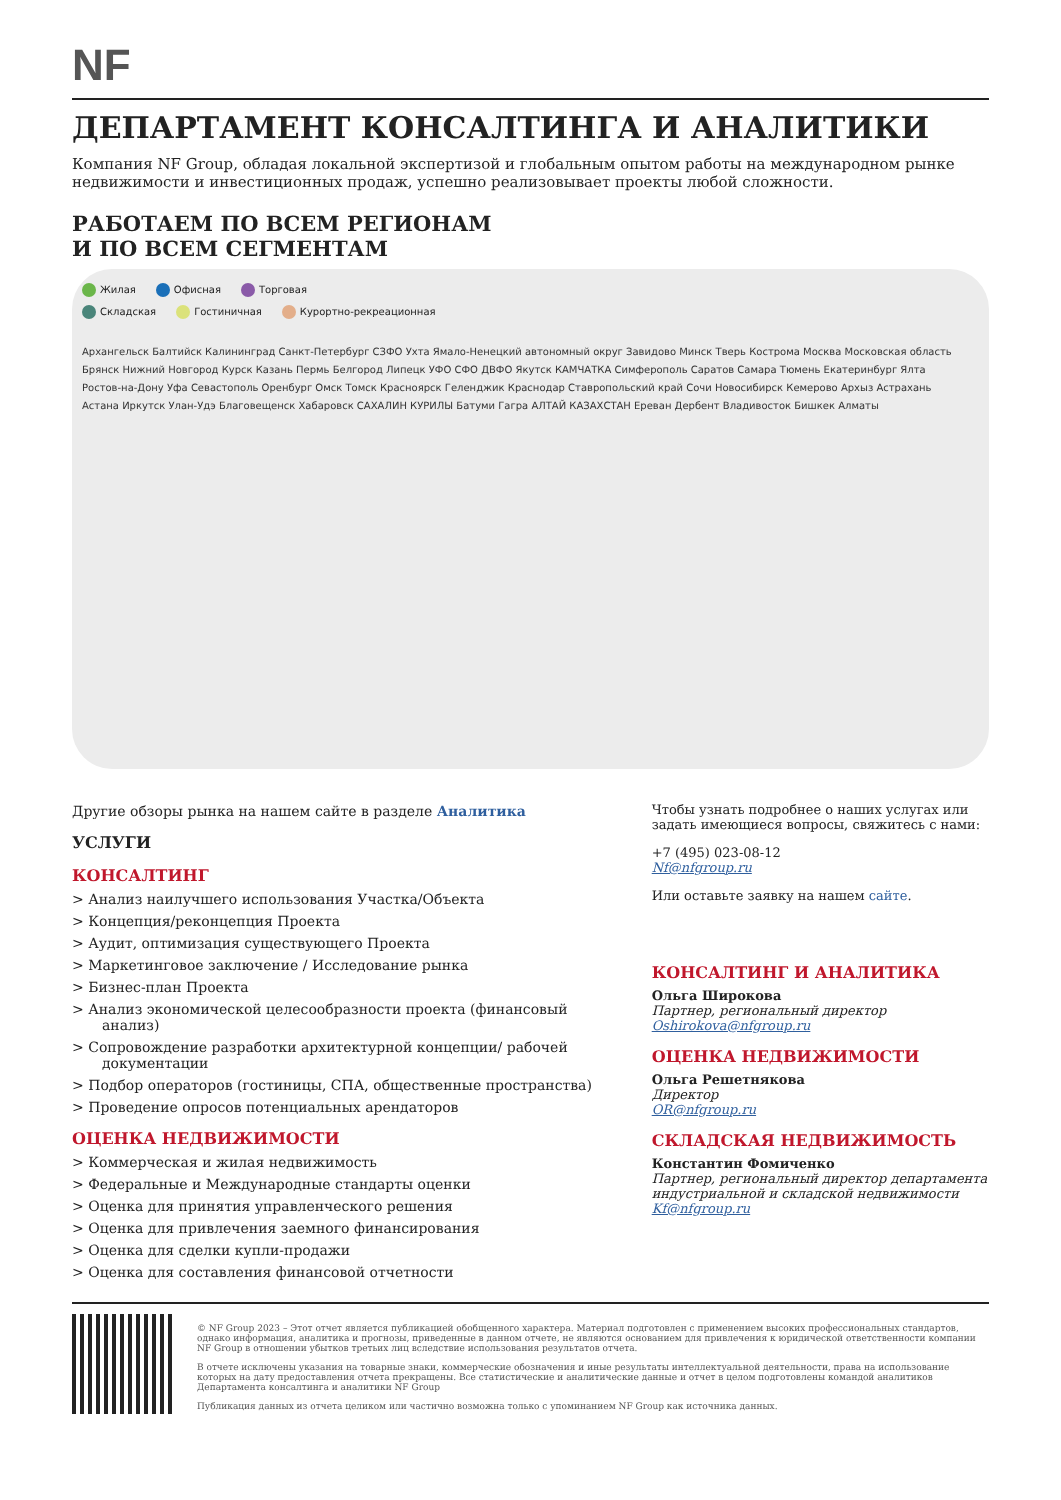NF
ДЕПАРТАМЕНТ КОНСАЛТИНГА И АНАЛИТИКИ
Компания NF Group, обладая локальной экспертизой и глобальным опытом работы на международном рынке недвижимости и инвестиционных продаж, успешно реализовывает проекты любой сложности.
РАБОТАЕМ ПО ВСЕМ РЕГИОНАМ
И ПО ВСЕМ СЕГМЕНТАМ
Жилая Офисная Торговая
Складская Гостиничная Курортно-рекреационная
Архангельск Балтийск Калининград Санкт-Петербург СЗФО Ухта Ямало-Ненецкий автономный округ Завидово Минск Тверь Кострома Москва Московская область Брянск Нижний Новгород Курск Казань Пермь Белгород Липецк УФО СФО ДВФО Якутск КАМЧАТКА Симферополь Саратов Самара Тюмень Екатеринбург Ялта Ростов-на-Дону Уфа Севастополь Оренбург Омск Томск Красноярск Геленджик Краснодар Ставропольский край Сочи Новосибирск Кемерово Архыз Астрахань Астана Иркутск Улан-Удэ Благовещенск Хабаровск САХАЛИН КУРИЛЫ Батуми Гагра АЛТАЙ КАЗАХСТАН Ереван Дербент Владивосток Бишкек Алматы
Другие обзоры рынка на нашем сайте в разделе Аналитика
УСЛУГИ
КОНСАЛТИНГ
> Анализ наилучшего использования Участка/Объекта
> Концепция/реконцепция Проекта
> Аудит, оптимизация существующего Проекта
> Маркетинговое заключение / Исследование рынка
> Бизнес-план Проекта
> Анализ экономической целесообразности проекта (финансовый анализ)
> Сопровождение разработки архитектурной концепции/ рабочей документации
> Подбор операторов (гостиницы, СПА, общественные пространства)
> Проведение опросов потенциальных арендаторов
ОЦЕНКА НЕДВИЖИМОСТИ
> Коммерческая и жилая недвижимость
> Федеральные и Международные стандарты оценки
> Оценка для принятия управленческого решения
> Оценка для привлечения заемного финансирования
> Оценка для сделки купли-продажи
> Оценка для составления финансовой отчетности
Чтобы узнать подробнее о наших услугах или задать имеющиеся вопросы, свяжитесь с нами:
+7 (495) 023-08-12
Nf@nfgroup.ru
Или оставьте заявку на нашем сайте.
КОНСАЛТИНГ И АНАЛИТИКА
Ольга Широкова
Партнер, региональный директор
Oshirokova@nfgroup.ru
ОЦЕНКА НЕДВИЖИМОСТИ
Ольга Решетнякова
Директор
OR@nfgroup.ru
СКЛАДСКАЯ НЕДВИЖИМОСТЬ
Константин Фомиченко
Партнер, региональный директор департамента индустриальной и складской недвижимости
Kf@nfgroup.ru
© NF Group 2023 – Этот отчет является публикацией обобщенного характера. Материал подготовлен с применением высоких профессиональных стандартов, однако информация, аналитика и прогнозы, приведенные в данном отчете, не являются основанием для привлечения к юридической ответственности компании NF Group в отношении убытков третьих лиц вследствие использования результатов отчета.
В отчете исключены указания на товарные знаки, коммерческие обозначения и иные результаты интеллектуальной деятельности, права на использование которых на дату предоставления отчета прекращены. Все статистические и аналитические данные и отчет в целом подготовлены командой аналитиков Департамента консалтинга и аналитики NF Group
Публикация данных из отчета целиком или частично возможна только с упоминанием NF Group как источника данных.